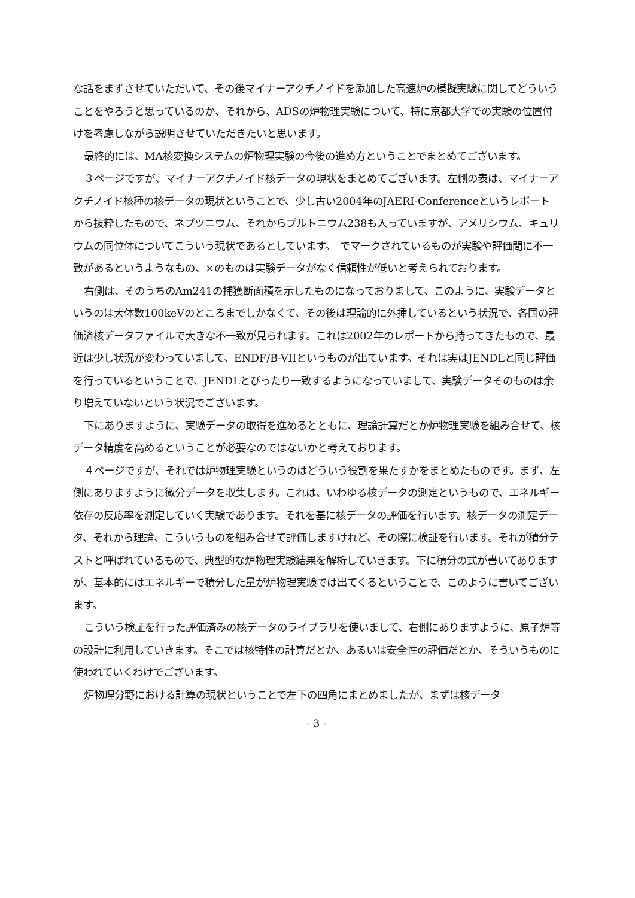な話をまずさせていただいて、その後マイナーアクチノイドを添加した高速炉の模擬実験に関してどういうことをやろうと思っているのか、それから、ADSの炉物理実験について、特に京都大学での実験の位置付けを考慮しながら説明させていただきたいと思います。
最終的には、MA核変換システムの炉物理実験の今後の進め方ということでまとめてございます。
３ページですが、マイナーアクチノイド核データの現状をまとめてございます。左側の表は、マイナーアクチノイド核種の核データの現状ということで、少し古い2004年のJAERI-Conferenceというレポートから抜粋したもので、ネプツニウム、それからプルトニウム238も入っていますが、アメリシウム、キュリウムの同位体についてこういう現状であるとしています。　でマークされているものが実験や評価間に不一致があるというようなもの、×のものは実験データがなく信頼性が低いと考えられております。
右側は、そのうちのAm241の捕獲断面積を示したものになっておりまして、このように、実験データというのは大体数100keVのところまでしかなくて、その後は理論的に外挿しているという状況で、各国の評価済核データファイルで大きな不一致が見られます。これは2002年のレポートから持ってきたもので、最近は少し状況が変わっていまして、ENDF/B-VIIというものが出ています。それは実はJENDLと同じ評価を行っているということで、JENDLとぴったり一致するようになっていまして、実験データそのものは余り増えていないという状況でございます。
下にありますように、実験データの取得を進めるとともに、理論計算だとか炉物理実験を組み合せて、核データ精度を高めるということが必要なのではないかと考えております。
４ページですが、それでは炉物理実験というのはどういう役割を果たすかをまとめたものです。まず、左側にありますように微分データを収集します。これは、いわゆる核データの測定というもので、エネルギー依存の反応率を測定していく実験であります。それを基に核データの評価を行います。核データの測定データ、それから理論、こういうものを組み合せて評価しますけれど、その際に検証を行います。それが積分テストと呼ばれているもので、典型的な炉物理実験結果を解析していきます。下に積分の式が書いてありますが、基本的にはエネルギーで積分した量が炉物理実験では出てくるということで、このように書いてございます。
こういう検証を行った評価済みの核データのライブラリを使いまして、右側にありますように、原子炉等の設計に利用していきます。そこでは核特性の計算だとか、あるいは安全性の評価だとか、そういうものに使われていくわけでございます。
炉物理分野における計算の現状ということで左下の四角にまとめましたが、まずは核データ
- 3 -